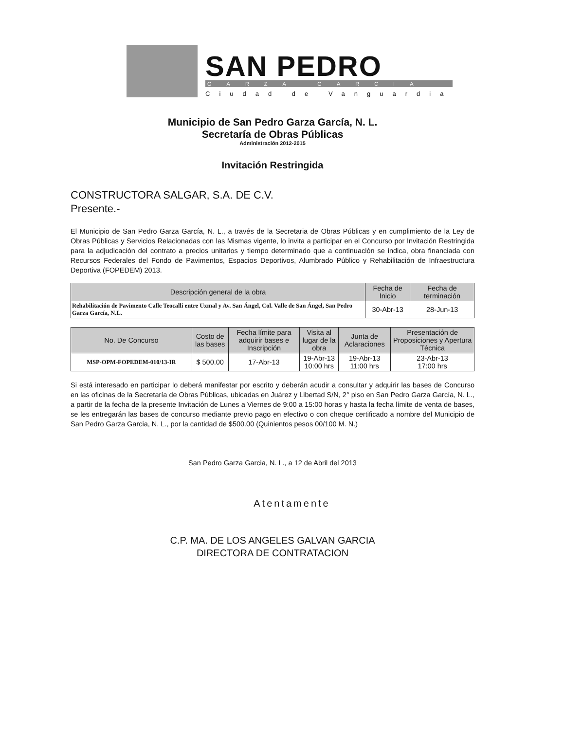SAN PEDRO
GARZA GARCIA
Ciudad de Vanguardia
Municipio de San Pedro Garza García, N. L.
Secretaría de Obras Públicas
Administración 2012-2015
Invitación Restringida
CONSTRUCTORA SALGAR, S.A. DE C.V.
Presente.-
El Municipio de San Pedro Garza García, N. L., a través de la Secretaria de Obras Públicas y en cumplimiento de la Ley de Obras Públicas y Servicios Relacionadas con las Mismas vigente, lo invita a participar en el Concurso por Invitación Restringida para la adjudicación del contrato a precios unitarios y tiempo determinado que a continuación se indica, obra financiada con Recursos Federales del Fondo de Pavimentos, Espacios Deportivos, Alumbrado Público y Rehabilitación de Infraestructura Deportiva (FOPEDEM) 2013.
| Descripción general de la obra | Fecha de Inicio | Fecha de terminación |
| --- | --- | --- |
| Rehabilitación de Pavimento Calle Teocalli entre Uxmal y Av. San Ángel, Col. Valle de San Ángel, San Pedro Garza García, N.L. | 30-Abr-13 | 28-Jun-13 |
| No. De Concurso | Costo de las bases | Fecha límite para adquirir bases e Inscripción | Visita al lugar de la obra | Junta de Aclaraciones | Presentación de Proposiciones y Apertura Técnica |
| --- | --- | --- | --- | --- | --- |
| MSP-OPM-FOPEDEM-010/13-IR | $ 500.00 | 17-Abr-13 | 19-Abr-13 10:00 hrs | 19-Abr-13 11:00 hrs | 23-Abr-13 17:00 hrs |
Si está interesado en participar lo deberá manifestar por escrito y deberán acudir a consultar y adquirir las bases de Concurso en las oficinas de la Secretaría de Obras Públicas, ubicadas en Juárez y Libertad S/N, 2° piso en San Pedro Garza García, N. L., a partir de la fecha de la presente Invitación de Lunes a Viernes de 9:00 a 15:00 horas y hasta la fecha límite de venta de bases, se les entregarán las bases de concurso mediante previo pago en efectivo o con cheque certificado a nombre del Municipio de San Pedro Garza Garcia, N. L., por la cantidad de $500.00 (Quinientos pesos 00/100 M. N.)
San Pedro Garza Garcia, N. L., a 12 de Abril del 2013
Atentamente
C.P. MA. DE LOS ANGELES GALVAN GARCIA
DIRECTORA DE CONTRATACION